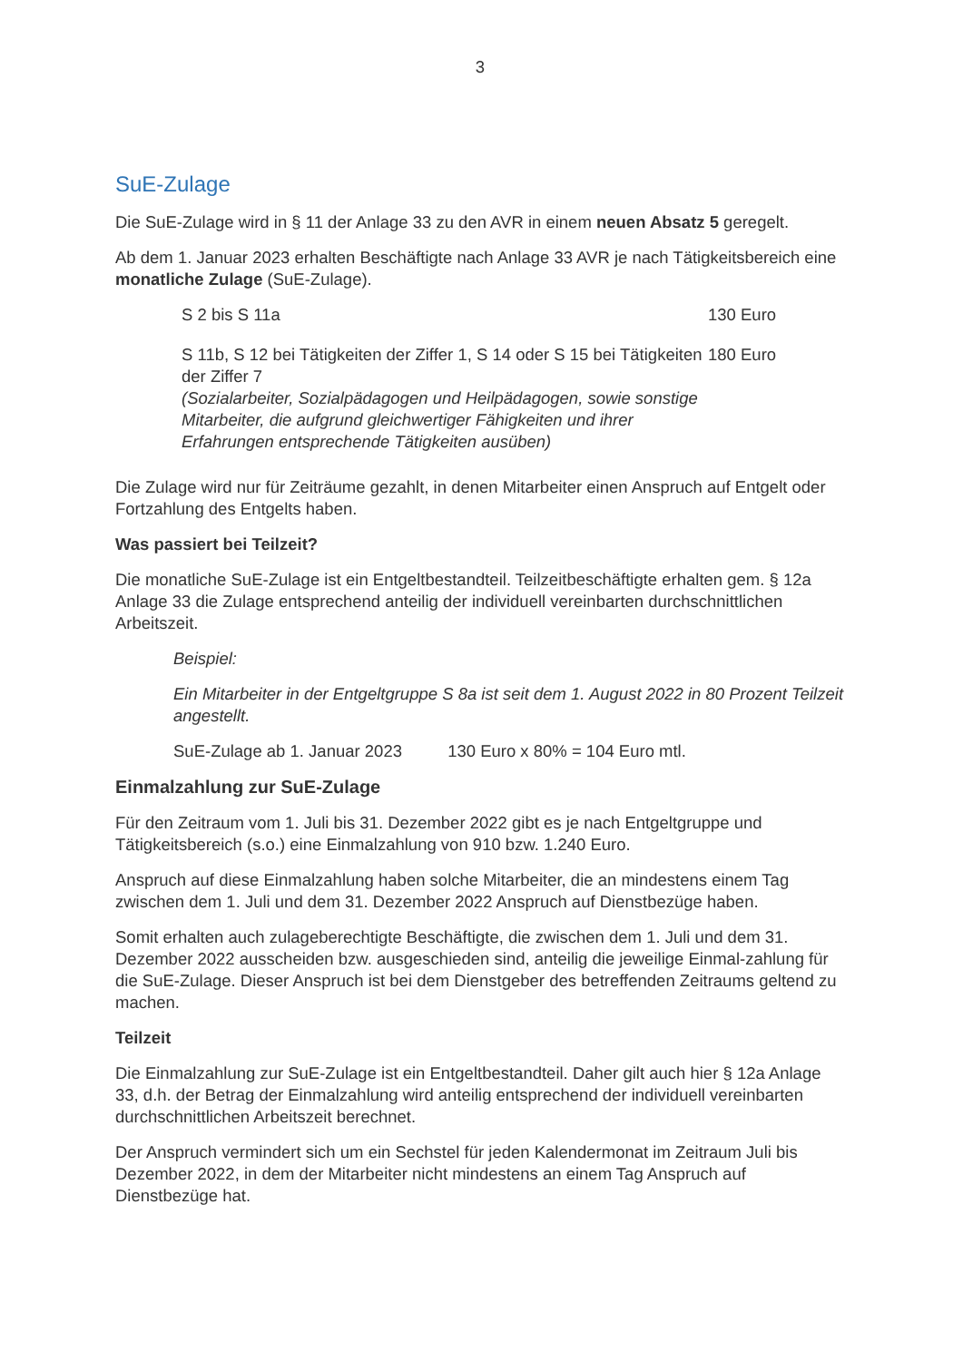3
SuE-Zulage
Die SuE-Zulage wird in § 11 der Anlage 33 zu den AVR in einem neuen Absatz 5 geregelt.
Ab dem 1. Januar 2023 erhalten Beschäftigte nach Anlage 33 AVR je nach Tätigkeitsbereich eine monatliche Zulage (SuE-Zulage).
| S 2 bis S 11a | 130 Euro |
| S 11b, S 12 bei Tätigkeiten der Ziffer 1, S 14 oder S 15 bei Tätigkeiten der Ziffer 7 (Sozialarbeiter, Sozialpädagogen und Heilpädagogen, sowie sonstige Mitarbeiter, die aufgrund gleichwertiger Fähigkeiten und ihrer Erfahrungen entsprechende Tätigkeiten ausüben) | 180 Euro |
Die Zulage wird nur für Zeiträume gezahlt, in denen Mitarbeiter einen Anspruch auf Entgelt oder Fortzahlung des Entgelts haben.
Was passiert bei Teilzeit?
Die monatliche SuE-Zulage ist ein Entgeltbestandteil. Teilzeitbeschäftigte erhalten gem. § 12a Anlage 33 die Zulage entsprechend anteilig der individuell vereinbarten durchschnittlichen Arbeitszeit.
Beispiel:
Ein Mitarbeiter in der Entgeltgruppe S 8a ist seit dem 1. August 2022 in 80 Prozent Teilzeit angestellt.
SuE-Zulage ab 1. Januar 2023 130 Euro x 80% = 104 Euro mtl.
Einmalzahlung zur SuE-Zulage
Für den Zeitraum vom 1. Juli bis 31. Dezember 2022 gibt es je nach Entgeltgruppe und Tätigkeitsbereich (s.o.) eine Einmalzahlung von 910 bzw. 1.240 Euro.
Anspruch auf diese Einmalzahlung haben solche Mitarbeiter, die an mindestens einem Tag zwischen dem 1. Juli und dem 31. Dezember 2022 Anspruch auf Dienstbezüge haben.
Somit erhalten auch zulageberechtigte Beschäftigte, die zwischen dem 1. Juli und dem 31. Dezember 2022 ausscheiden bzw. ausgeschieden sind, anteilig die jeweilige Einmal-zahlung für die SuE-Zulage. Dieser Anspruch ist bei dem Dienstgeber des betreffenden Zeitraums geltend zu machen.
Teilzeit
Die Einmalzahlung zur SuE-Zulage ist ein Entgeltbestandteil. Daher gilt auch hier § 12a Anlage 33, d.h. der Betrag der Einmalzahlung wird anteilig entsprechend der individuell vereinbarten durchschnittlichen Arbeitszeit berechnet.
Der Anspruch vermindert sich um ein Sechstel für jeden Kalendermonat im Zeitraum Juli bis Dezember 2022, in dem der Mitarbeiter nicht mindestens an einem Tag Anspruch auf Dienstbezüge hat.